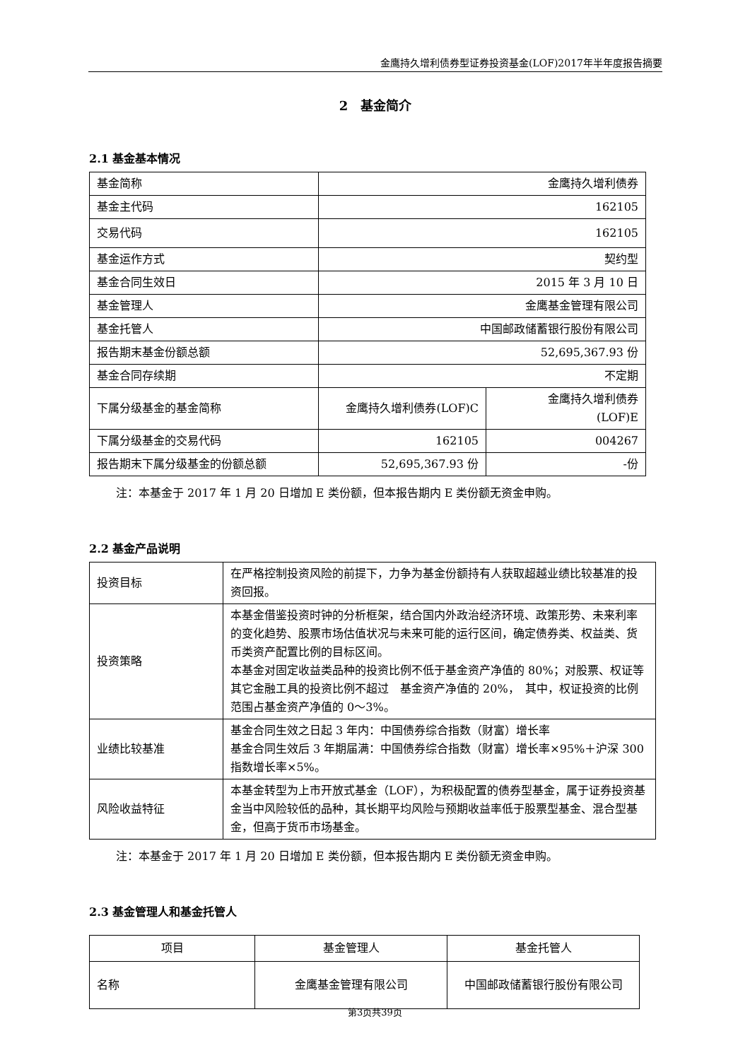金鹰持久增利债券型证券投资基金(LOF)2017年半年度报告摘要
2　基金简介
2.1 基金基本情况
| 基金简称 | 金鹰持久增利债券 | |
| 基金主代码 | 162105 | |
| 交易代码 | 162105 | |
| 基金运作方式 | 契约型 | |
| 基金合同生效日 | 2015 年 3 月 10 日 | |
| 基金管理人 | 金鹰基金管理有限公司 | |
| 基金托管人 | 中国邮政储蓄银行股份有限公司 | |
| 报告期末基金份额总额 | 52,695,367.93 份 | |
| 基金合同存续期 | 不定期 | |
| 下属分级基金的基金简称 | 金鹰持久增利债券(LOF)C | 金鹰持久增利债券 (LOF)E |
| 下属分级基金的交易代码 | 162105 | 004267 |
| 报告期末下属分级基金的份额总额 | 52,695,367.93 份 | -份 |
注：本基金于 2017 年 1 月 20 日增加 E 类份额，但本报告期内 E 类份额无资金申购。
2.2 基金产品说明
| 投资目标 | 在严格控制投资风险的前提下，力争为基金份额持有人获取超越业绩比较基准的投资回报。 |
| 投资策略 | 本基金借鉴投资时钟的分析框架，结合国内外政治经济环境、政策形势、未来利率的变化趋势、股票市场估值状况与未来可能的运行区间，确定债券类、权益类、货币类资产配置比例的目标区间。 本基金对固定收益类品种的投资比例不低于基金资产净值的 80%；对股票、权证等其它金融工具的投资比例不超过 基金资产净值的 20%， 其中，权证投资的比例范围占基金资产净值的 0～3%。 |
| 业绩比较基准 | 基金合同生效之日起 3 年内：中国债券综合指数（财富）增长率 基金合同生效后 3 年期届满：中国债券综合指数（财富）增长率×95%＋沪深 300 指数增长率×5%。 |
| 风险收益特征 | 本基金转型为上市开放式基金（LOF），为积极配置的债券型基金，属于证券投资基金当中风险较低的品种，其长期平均风险与预期收益率低于股票型基金、混合型基金，但高于货币市场基金。 |
注：本基金于 2017 年 1 月 20 日增加 E 类份额，但本报告期内 E 类份额无资金申购。
2.3 基金管理人和基金托管人
| 项目 | 基金管理人 | 基金托管人 |
| 名称 | 金鹰基金管理有限公司 | 中国邮政储蓄银行股份有限公司 |
第3页共39页